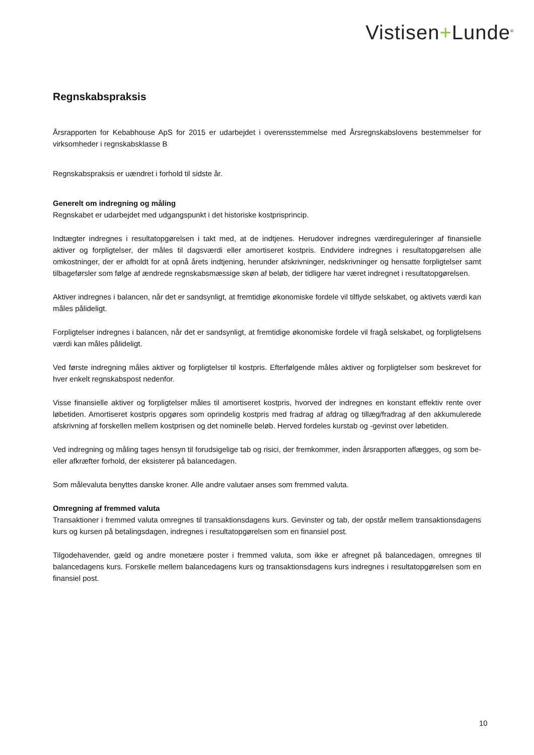Vistisen+Lunde<sup>®</sup>
Regnskabspraksis
Årsrapporten for Kebabhouse ApS for 2015 er udarbejdet i overensstemmelse med Årsregnskabslovens bestemmelser for virksomheder i regnskabsklasse B
Regnskabspraksis er uændret i forhold til sidste år.
Generelt om indregning og måling
Regnskabet er udarbejdet med udgangspunkt i det historiske kostprisprincip.
Indtægter indregnes i resultatopgørelsen i takt med, at de indtjenes. Herudover indregnes værdireguleringer af finansielle aktiver og forpligtelser, der måles til dagsværdi eller amortiseret kostpris. Endvidere indregnes i resultatopgørelsen alle omkostninger, der er afholdt for at opnå årets indtjening, herunder afskrivninger, nedskrivninger og hensatte forpligtelser samt tilbageførsler som følge af ændrede regnskabsmæssige skøn af beløb, der tidligere har været indregnet i resultatopgørelsen.
Aktiver indregnes i balancen, når det er sandsynligt, at fremtidige økonomiske fordele vil tilflyde selskabet, og aktivets værdi kan måles pålideligt.
Forpligtelser indregnes i balancen, når det er sandsynligt, at fremtidige økonomiske fordele vil fragå selskabet, og forpligtelsens værdi kan måles pålideligt.
Ved første indregning måles aktiver og forpligtelser til kostpris. Efterfølgende måles aktiver og forpligtelser som beskrevet for hver enkelt regnskabspost nedenfor.
Visse finansielle aktiver og forpligtelser måles til amortiseret kostpris, hvorved der indregnes en konstant effektiv rente over løbetiden. Amortiseret kostpris opgøres som oprindelig kostpris med fradrag af afdrag og tillæg/fradrag af den akkumulerede afskrivning af forskellen mellem kostprisen og det nominelle beløb. Herved fordeles kurstab og -gevinst over løbetiden.
Ved indregning og måling tages hensyn til forudsigelige tab og risici, der fremkommer, inden årsrapporten aflægges, og som be- eller afkræfter forhold, der eksisterer på balancedagen.
Som målevaluta benyttes danske kroner. Alle andre valutaer anses som fremmed valuta.
Omregning af fremmed valuta
Transaktioner i fremmed valuta omregnes til transaktionsdagens kurs. Gevinster og tab, der opstår mellem transaktionsdagens kurs og kursen på betalingsdagen, indregnes i resultatopgørelsen som en finansiel post.
Tilgodehavender, gæld og andre monetære poster i fremmed valuta, som ikke er afregnet på balancedagen, omregnes til balancedagens kurs. Forskelle mellem balancedagens kurs og transaktionsdagens kurs indregnes i resultatopgørelsen som en finansiel post.
10